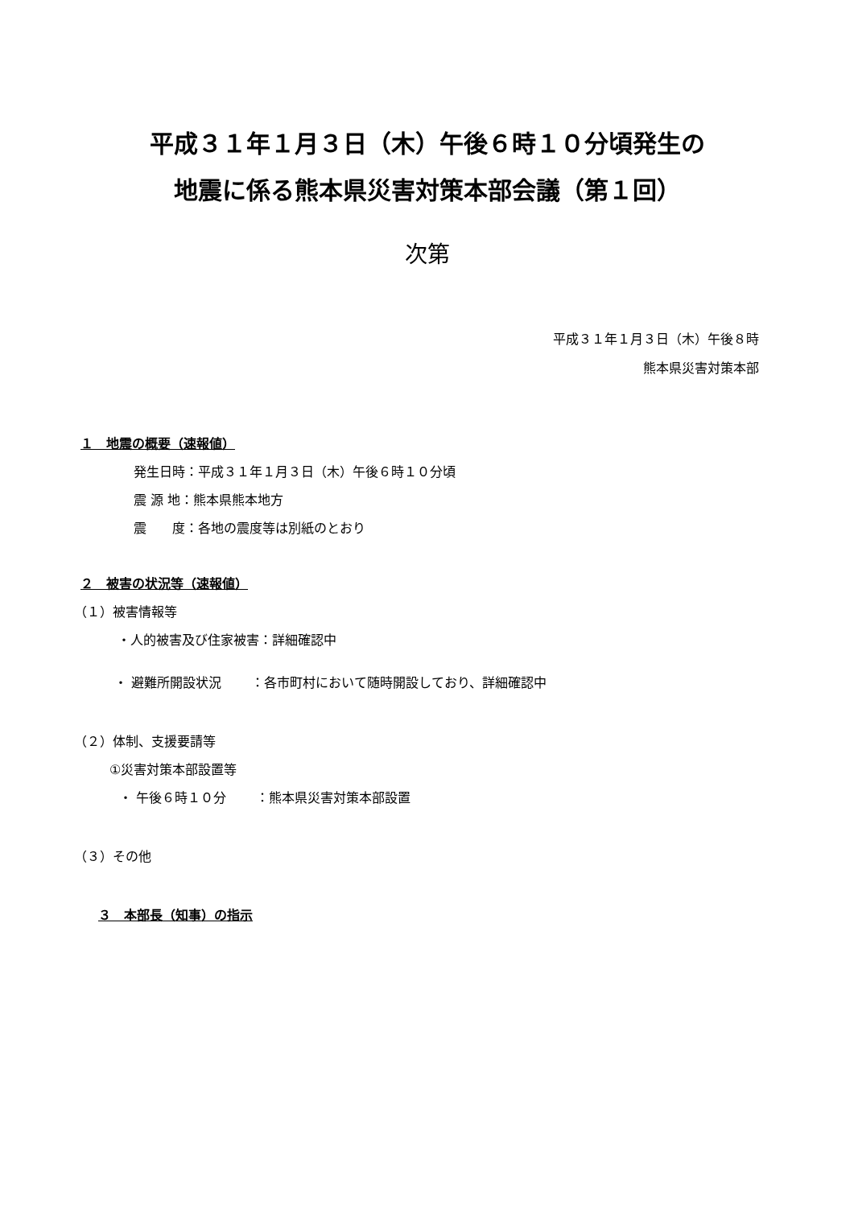平成３１年１月３日（木）午後６時１０分頃発生の
地震に係る熊本県災害対策本部会議（第１回）
次第
平成３１年１月３日（木）午後８時
熊本県災害対策本部
１　地震の概要（速報値）
発生日時：平成３１年１月３日（木）午後６時１０分頃
震 源 地：熊本県熊本地方
震　　度：各地の震度等は別紙のとおり
２　被害の状況等（速報値）
（１）被害情報等
・人的被害及び住家被害：詳細確認中
・ 避難所開設状況　　 ：各市町村において随時開設しており、詳細確認中
（２）体制、支援要請等
①災害対策本部設置等
・ 午後６時１０分　　 ：熊本県災害対策本部設置
（３）その他
３　本部長（知事）の指示